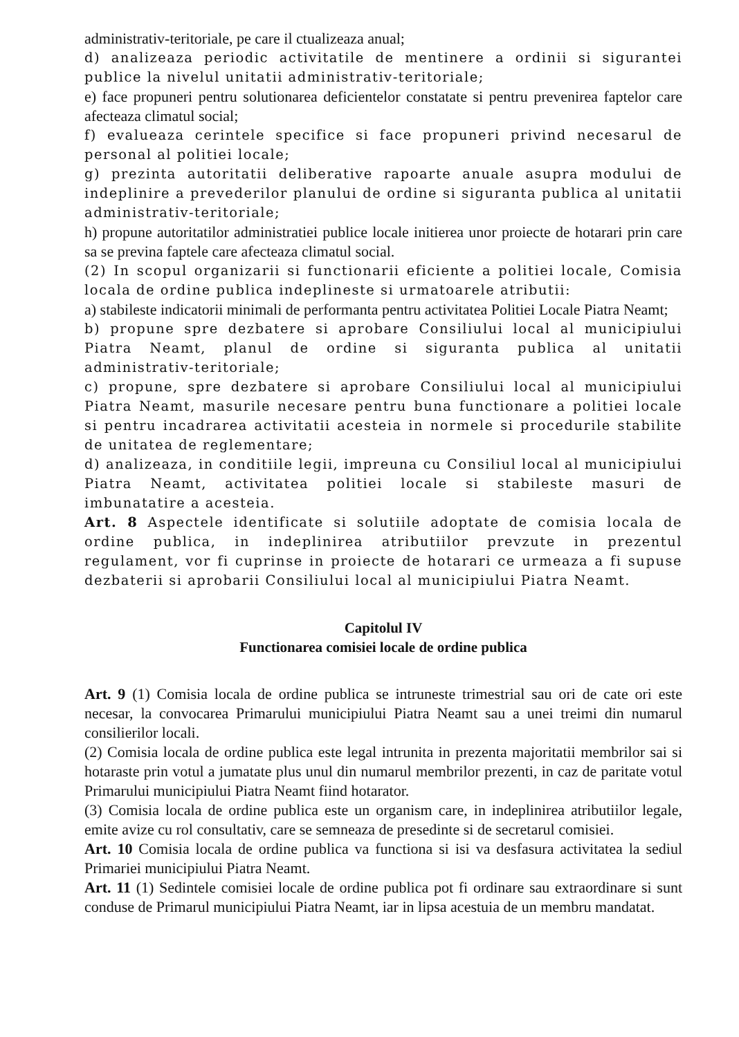administrativ-teritoriale, pe care il ctualizeaza anual;
d) analizeaza periodic activitatile de mentinere a ordinii si sigurantei publice la nivelul unitatii administrativ-teritoriale;
e) face propuneri pentru solutionarea deficientelor constatate si pentru prevenirea faptelor care afecteaza climatul social;
f) evalueaza cerintele specifice si face propuneri privind necesarul de personal al politiei locale;
g) prezinta autoritatii deliberative rapoarte anuale asupra modului de indeplinire a prevederilor planului de ordine si siguranta publica al unitatii administrativ-teritoriale;
h) propune autoritatilor administratiei publice locale initierea unor proiecte de hotarari prin care sa se previna faptele care afecteaza climatul social.
(2) In scopul organizarii si functionarii eficiente a politiei locale, Comisia locala de ordine publica indeplineste si urmatoarele atributii:
a) stabileste indicatorii minimali de performanta pentru activitatea Politiei Locale Piatra Neamt;
b) propune spre dezbatere si aprobare Consiliului local al municipiului Piatra Neamt, planul de ordine si siguranta publica al unitatii administrativ-teritoriale;
c) propune, spre dezbatere si aprobare Consiliului local al municipiului Piatra Neamt, masurile necesare pentru buna functionare a politiei locale si pentru incadrarea activitatii acesteia in normele si procedurile stabilite de unitatea de reglementare;
d) analizeaza, in conditiile legii, impreuna cu Consiliul local al municipiului Piatra Neamt, activitatea politiei locale si stabileste masuri de imbunatatire a acesteia.
Art. 8 Aspectele identificate si solutiile adoptate de comisia locala de ordine publica, in indeplinirea atributiilor prevzute in prezentul regulament, vor fi cuprinse in proiecte de hotarari ce urmeaza a fi supuse dezbaterii si aprobarii Consiliului local al municipiului Piatra Neamt.
Capitolul IV
Functionarea comisiei locale de ordine publica
Art. 9 (1) Comisia locala de ordine publica se intruneste trimestrial sau ori de cate ori este necesar, la convocarea Primarului municipiului Piatra Neamt sau a unei treimi din numarul consilierilor locali.
(2) Comisia locala de ordine publica este legal intrunita in prezenta majoritatii membrilor sai si hotaraste prin votul a jumatate plus unul din numarul membrilor prezenti, in caz de paritate votul Primarului municipiului Piatra Neamt fiind hotarator.
(3) Comisia locala de ordine publica este un organism care, in indeplinirea atributiilor legale, emite avize cu rol consultativ, care se semneaza de presedinte si de secretarul comisiei.
Art. 10 Comisia locala de ordine publica va functiona si isi va desfasura activitatea la sediul Primariei municipiului Piatra Neamt.
Art. 11 (1) Sedintele comisiei locale de ordine publica pot fi ordinare sau extraordinare si sunt conduse de Primarul municipiului Piatra Neamt, iar in lipsa acestuia de un membru mandatat.